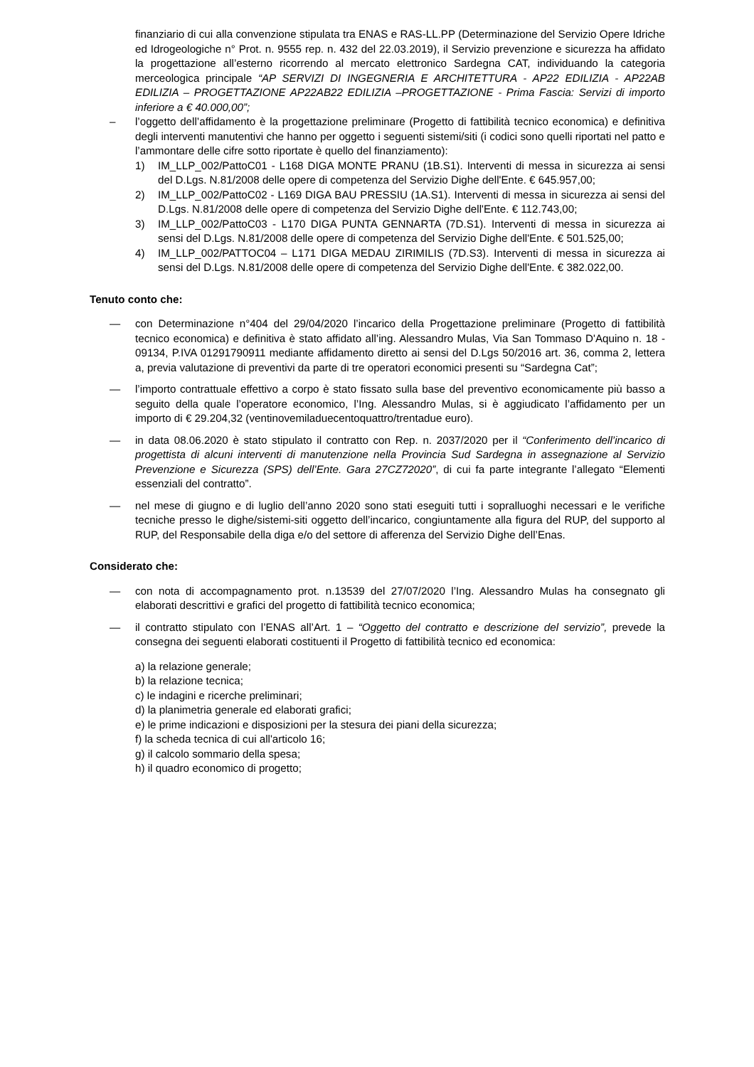finanziario di cui alla convenzione stipulata tra ENAS e RAS-LL.PP (Determinazione del Servizio Opere Idriche ed Idrogeologiche n° Prot. n. 9555 rep. n. 432 del 22.03.2019), il Servizio prevenzione e sicurezza ha affidato la progettazione all’esterno ricorrendo al mercato elettronico Sardegna CAT, individuando la categoria merceologica principale “AP SERVIZI DI INGEGNERIA E ARCHITETTURA - AP22 EDILIZIA - AP22AB EDILIZIA – PROGETTAZIONE AP22AB22 EDILIZIA –PROGETTAZIONE - Prima Fascia: Servizi di importo inferiore a € 40.000,00”;
– l’oggetto dell’affidamento è la progettazione preliminare (Progetto di fattibilità tecnico economica) e definitiva degli interventi manutentivi che hanno per oggetto i seguenti sistemi/siti (i codici sono quelli riportati nel patto e l’ammontare delle cifre sotto riportate è quello del finanziamento):
1) IM_LLP_002/PattoC01 - L168 DIGA MONTE PRANU (1B.S1). Interventi di messa in sicurezza ai sensi del D.Lgs. N.81/2008 delle opere di competenza del Servizio Dighe dell'Ente. € 645.957,00;
2) IM_LLP_002/PattoC02 - L169 DIGA BAU PRESSIU (1A.S1). Interventi di messa in sicurezza ai sensi del D.Lgs. N.81/2008 delle opere di competenza del Servizio Dighe dell'Ente. € 112.743,00;
3) IM_LLP_002/PattoC03 - L170 DIGA PUNTA GENNARTA (7D.S1). Interventi di messa in sicurezza ai sensi del D.Lgs. N.81/2008 delle opere di competenza del Servizio Dighe dell'Ente. € 501.525,00;
4) IM_LLP_002/PATTOC04 – L171 DIGA MEDAU ZIRIMILIS (7D.S3). Interventi di messa in sicurezza ai sensi del D.Lgs. N.81/2008 delle opere di competenza del Servizio Dighe dell'Ente. € 382.022,00.
Tenuto conto che:
— con Determinazione n°404 del 29/04/2020 l’incarico della Progettazione preliminare (Progetto di fattibilità tecnico economica) e definitiva è stato affidato all’ing. Alessandro Mulas, Via San Tommaso D'Aquino n. 18 - 09134, P.IVA 01291790911 mediante affidamento diretto ai sensi del D.Lgs 50/2016 art. 36, comma 2, lettera a, previa valutazione di preventivi da parte di tre operatori economici presenti su “Sardegna Cat”;
— l’importo contrattuale effettivo a corpo è stato fissato sulla base del preventivo economicamente più basso a seguito della quale l’operatore economico, l’Ing. Alessandro Mulas, si è aggiudicato l’affidamento per un importo di € 29.204,32 (ventinovemiladuecentoquattro/trentadue euro).
— in data 08.06.2020 è stato stipulato il contratto con Rep. n. 2037/2020 per il “Conferimento dell’incarico di progettista di alcuni interventi di manutenzione nella Provincia Sud Sardegna in assegnazione al Servizio Prevenzione e Sicurezza (SPS) dell’Ente. Gara 27CZ72020”, di cui fa parte integrante l’allegato “Elementi essenziali del contratto”.
— nel mese di giugno e di luglio dell’anno 2020 sono stati eseguiti tutti i sopralluoghi necessari e le verifiche tecniche presso le dighe/sistemi-siti oggetto dell’incarico, congiuntamente alla figura del RUP, del supporto al RUP, del Responsabile della diga e/o del settore di afferenza del Servizio Dighe dell’Enas.
Considerato che:
— con nota di accompagnamento prot. n.13539 del 27/07/2020 l’Ing. Alessandro Mulas ha consegnato gli elaborati descrittivi e grafici del progetto di fattibilità tecnico economica;
— il contratto stipulato con l’ENAS all’Art. 1 – “Oggetto del contratto e descrizione del servizio”, prevede la consegna dei seguenti elaborati costituenti il Progetto di fattibilità tecnico ed economica:
a) la relazione generale;
b) la relazione tecnica;
c) le indagini e ricerche preliminari;
d) la planimetria generale ed elaborati grafici;
e) le prime indicazioni e disposizioni per la stesura dei piani della sicurezza;
f) la scheda tecnica di cui all'articolo 16;
g) il calcolo sommario della spesa;
h) il quadro economico di progetto;